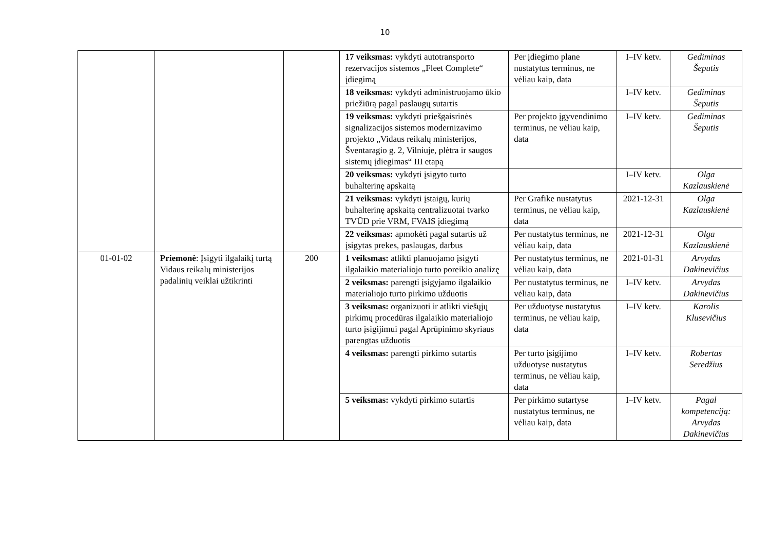10
| | | | 17 veiksmas: vykdyti autotransporto rezervacijos sistemos „Fleet Complete“ įdiegimą | Per įdiegimo plane nustatytus terminus, ne vėliau kaip, data | I–IV ketv. | Gediminas Šeputis |
| | | | 18 veiksmas: vykdyti administruojamo ūkio priežiūrą pagal paslaugų sutartis | | I–IV ketv. | Gediminas Šeputis |
| | | | 19 veiksmas: vykdyti priešgaisrinės signalizacijos sistemos modernizavimo projekto „Vidaus reikalų ministerijos, Šventaragio g. 2, Vilniuje, plėtra ir saugos sistemų įdiegimas“ III etapą | Per projekto įgyvendinimo terminus, ne vėliau kaip, data | I–IV ketv. | Gediminas Šeputis |
| | | | 20 veiksmas: vykdyti įsigyto turto buhalterinę apskaitą | | I–IV ketv. | Olga Kazlauskienė |
| | | | 21 veiksmas: vykdyti įstaigų, kurių buhalterinę apskaitą centralizuotai tvarko TVŪD prie VRM, FVAIS įdiegimą | Per Grafike nustatytus terminus, ne vėliau kaip, data | 2021-12-31 | Olga Kazlauskienė |
| | | | 22 veiksmas: apmokėti pagal sutartis už įsigytas prekes, paslaugas, darbus | Per nustatytus terminus, ne vėliau kaip, data | 2021-12-31 | Olga Kazlauskienė |
| 01-01-02 | Priemonė : Įsigyti ilgalaikį turtą Vidaus reikalų ministerijos padalinių veiklai užtikrinti | 200 | 1 veiksmas: atlikti planuojamo įsigyti ilgalaikio materialiojo turto poreikio analizę | Per nustatytus terminus, ne vėliau kaip, data | 2021-01-31 | Arvydas Dakinevičius |
| | | | 2 veiksmas: parengti įsigyjamo ilgalaikio materialiojo turto pirkimo užduotis | Per nustatytus terminus, ne vėliau kaip, data | I–IV ketv. | Arvydas Dakinevičius |
| | | | 3 veiksmas: organizuoti ir atlikti viešųjų pirkimų procedūras ilgalaikio materialiojo turto įsigijimui pagal Aprūpinimo skyriaus parengtas užduotis | Per užduotyse nustatytus terminus, ne vėliau kaip, data | I–IV ketv. | Karolis Klusevičius |
| | | | 4 veiksmas: parengti pirkimo sutartis | Per turto įsigijimo užduotyse nustatytus terminus, ne vėliau kaip, data | I–IV ketv. | Robertas Seredžius |
| | | | 5 veiksmas: vykdyti pirkimo sutartis | Per pirkimo sutartyse nustatytus terminus, ne vėliau kaip, data | I–IV ketv. | Pagal kompetenciją: Arvydas Dakinevičius |